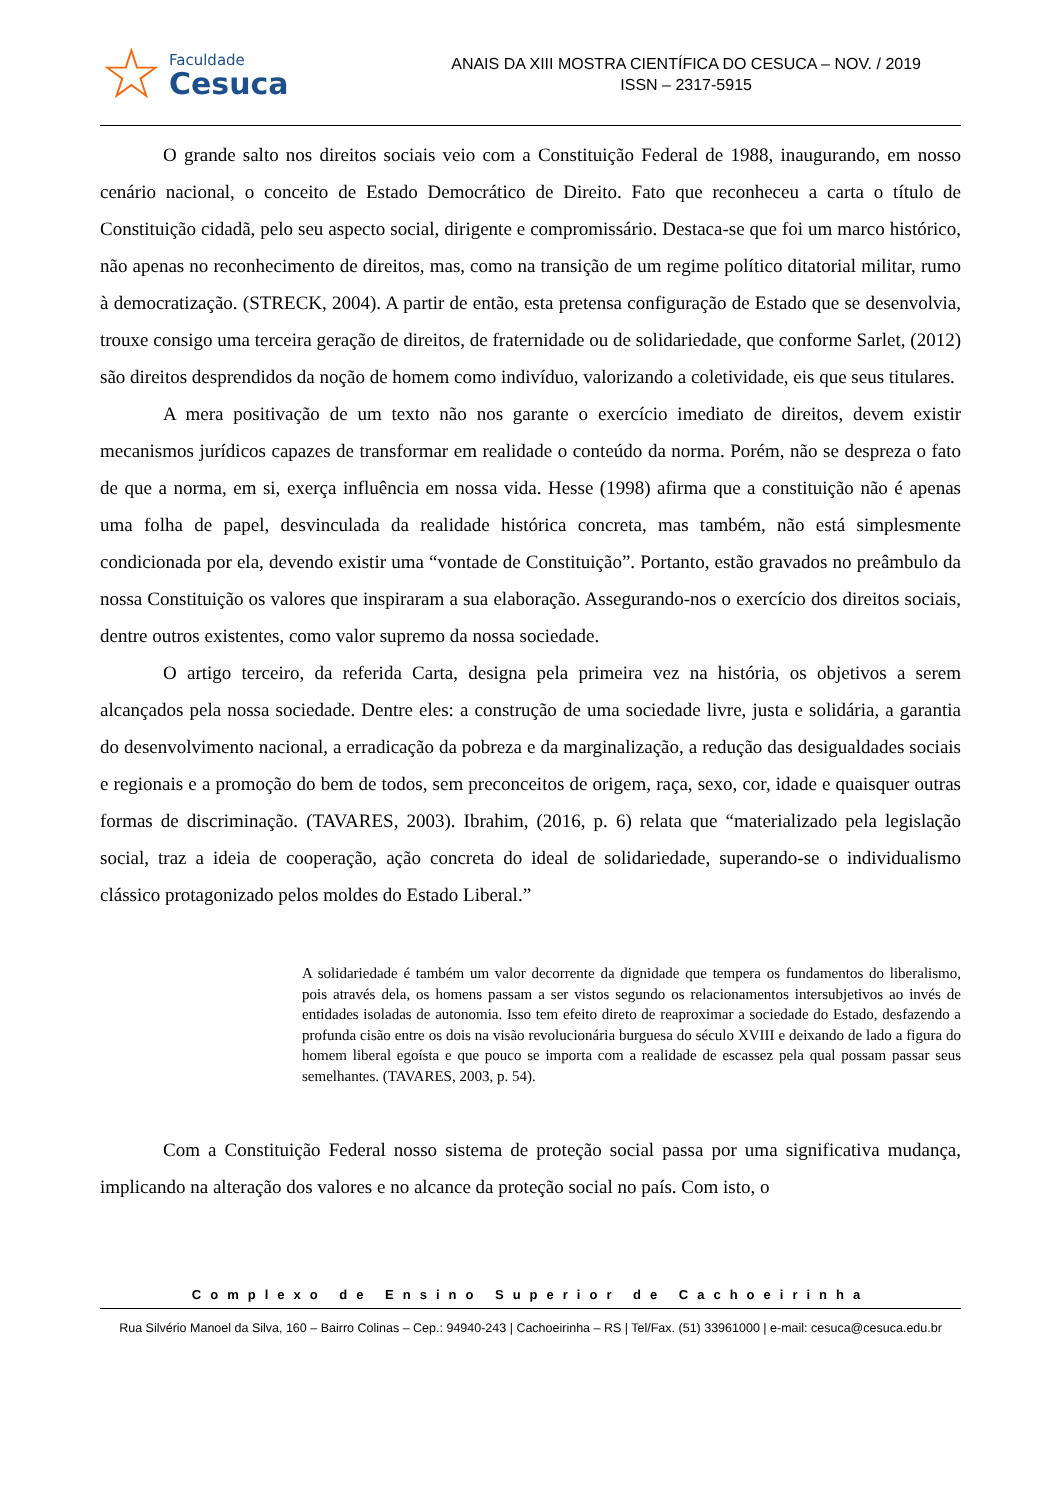☆
Faculdade
Cesuca
ANAIS DA XIII MOSTRA CIENTÍFICA DO CESUCA – NOV. / 2019
ISSN – 2317-5915
O grande salto nos direitos sociais veio com a Constituição Federal de 1988, inaugurando, em nosso cenário nacional, o conceito de Estado Democrático de Direito. Fato que reconheceu a carta o título de Constituição cidadã, pelo seu aspecto social, dirigente e compromissário. Destaca-se que foi um marco histórico, não apenas no reconhecimento de direitos, mas, como na transição de um regime político ditatorial militar, rumo à democratização. (STRECK, 2004). A partir de então, esta pretensa configuração de Estado que se desenvolvia, trouxe consigo uma terceira geração de direitos, de fraternidade ou de solidariedade, que conforme Sarlet, (2012) são direitos desprendidos da noção de homem como indivíduo, valorizando a coletividade, eis que seus titulares.
A mera positivação de um texto não nos garante o exercício imediato de direitos, devem existir mecanismos jurídicos capazes de transformar em realidade o conteúdo da norma. Porém, não se despreza o fato de que a norma, em si, exerça influência em nossa vida. Hesse (1998) afirma que a constituição não é apenas uma folha de papel, desvinculada da realidade histórica concreta, mas também, não está simplesmente condicionada por ela, devendo existir uma “vontade de Constituição”. Portanto, estão gravados no preâmbulo da nossa Constituição os valores que inspiraram a sua elaboração. Assegurando-nos o exercício dos direitos sociais, dentre outros existentes, como valor supremo da nossa sociedade.
O artigo terceiro, da referida Carta, designa pela primeira vez na história, os objetivos a serem alcançados pela nossa sociedade. Dentre eles: a construção de uma sociedade livre, justa e solidária, a garantia do desenvolvimento nacional, a erradicação da pobreza e da marginalização, a redução das desigualdades sociais e regionais e a promoção do bem de todos, sem preconceitos de origem, raça, sexo, cor, idade e quaisquer outras formas de discriminação. (TAVARES, 2003). Ibrahim, (2016, p. 6) relata que “materializado pela legislação social, traz a ideia de cooperação, ação concreta do ideal de solidariedade, superando-se o individualismo clássico protagonizado pelos moldes do Estado Liberal.”
A solidariedade é também um valor decorrente da dignidade que tempera os fundamentos do liberalismo, pois através dela, os homens passam a ser vistos segundo os relacionamentos intersubjetivos ao invés de entidades isoladas de autonomia. Isso tem efeito direto de reaproximar a sociedade do Estado, desfazendo a profunda cisão entre os dois na visão revolucionária burguesa do século XVIII e deixando de lado a figura do homem liberal egoísta e que pouco se importa com a realidade de escassez pela qual possam passar seus semelhantes. (TAVARES, 2003, p. 54).
Com a Constituição Federal nosso sistema de proteção social passa por uma significativa mudança, implicando na alteração dos valores e no alcance da proteção social no país. Com isto, o
Complexo de Ensino Superior de Cachoeirinha
Rua Silvério Manoel da Silva, 160 – Bairro Colinas – Cep.: 94940-243 | Cachoeirinha – RS | Tel/Fax. (51) 33961000 | e-mail: cesuca@cesuca.edu.br